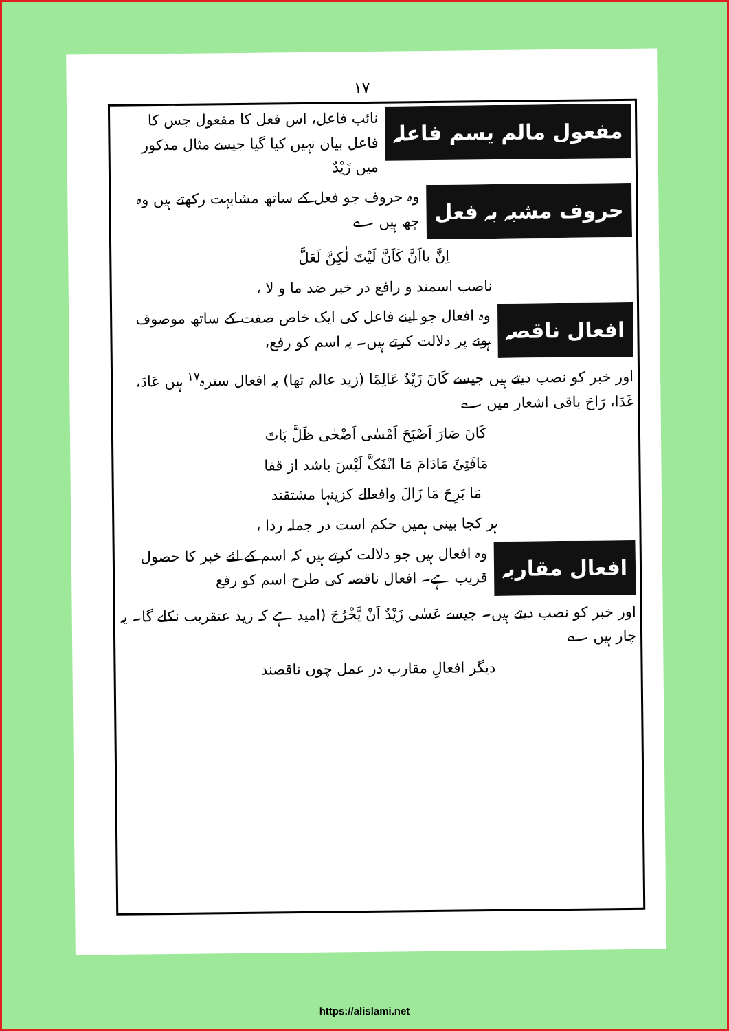١٧
مفعول مالم یسم فاعلہ
نائب فاعل، اس فعل کا مفعول جس کا فاعل بیان نہیں کیا گیا جیسے مثال مذکور میں زَیْدٌ
حروف مشبہ بہ فعل
وہ حروف جو فعل کے ساتھ مشابہت رکھتے ہیں وہ چھ ہیں ؎
اِنَّ بااَنَّ کَاَنَّ لَیْتَ لٰکِنَّ لَعَلَّ
ناصب اسمند و رافع در خبر ضد ما و لا ،
افعال ناقصہ
وہ افعال جو اپنے فاعل کی ایک خاص صفت کے ساتھ موصوف ہونے پر دلالت کرتے ہیں۔ یہ اسم کو رفع،
اور خبر کو نصب دیتے ہیں جیسے کَانَ زَیْدٌ عَالِمًا (زید عالم تھا) یہ افعال سترہ<sup>١٧</sup> ہیں عَادَ، غَدَا، رَاحَ باقی اشعار میں ؎
کَانَ صَارَ اَصْبَحَ اَمْسٰی اَضْحٰی ظَلَّ بَاتَ
مَافَتِئَ مَادَامَ مَا انْفَکَّ لَیْسَ باشد از قفا
مَا بَرِحَ مَا زَالَ وافعالے کزینہا مشتقند
ہر کجا بینی ہمیں حکم است در جملہ ردا ،
افعال مقاربہ
وہ افعال ہیں جو دلالت کرتے ہیں کہ اسم کے لئے خبر کا حصول قریب ہے۔ افعال ناقصہ کی طرح اسم کو رفع
اور خبر کو نصب دیتے ہیں۔ جیسے عَسٰی زَیْدٌ اَنْ یَّخْرُجَ (امید ہے کہ زید عنقریب نکلے گا۔ یہ چار ہیں ؎
دیگر افعالِ مقارب در عمل چوں ناقصند
https://alislami.net